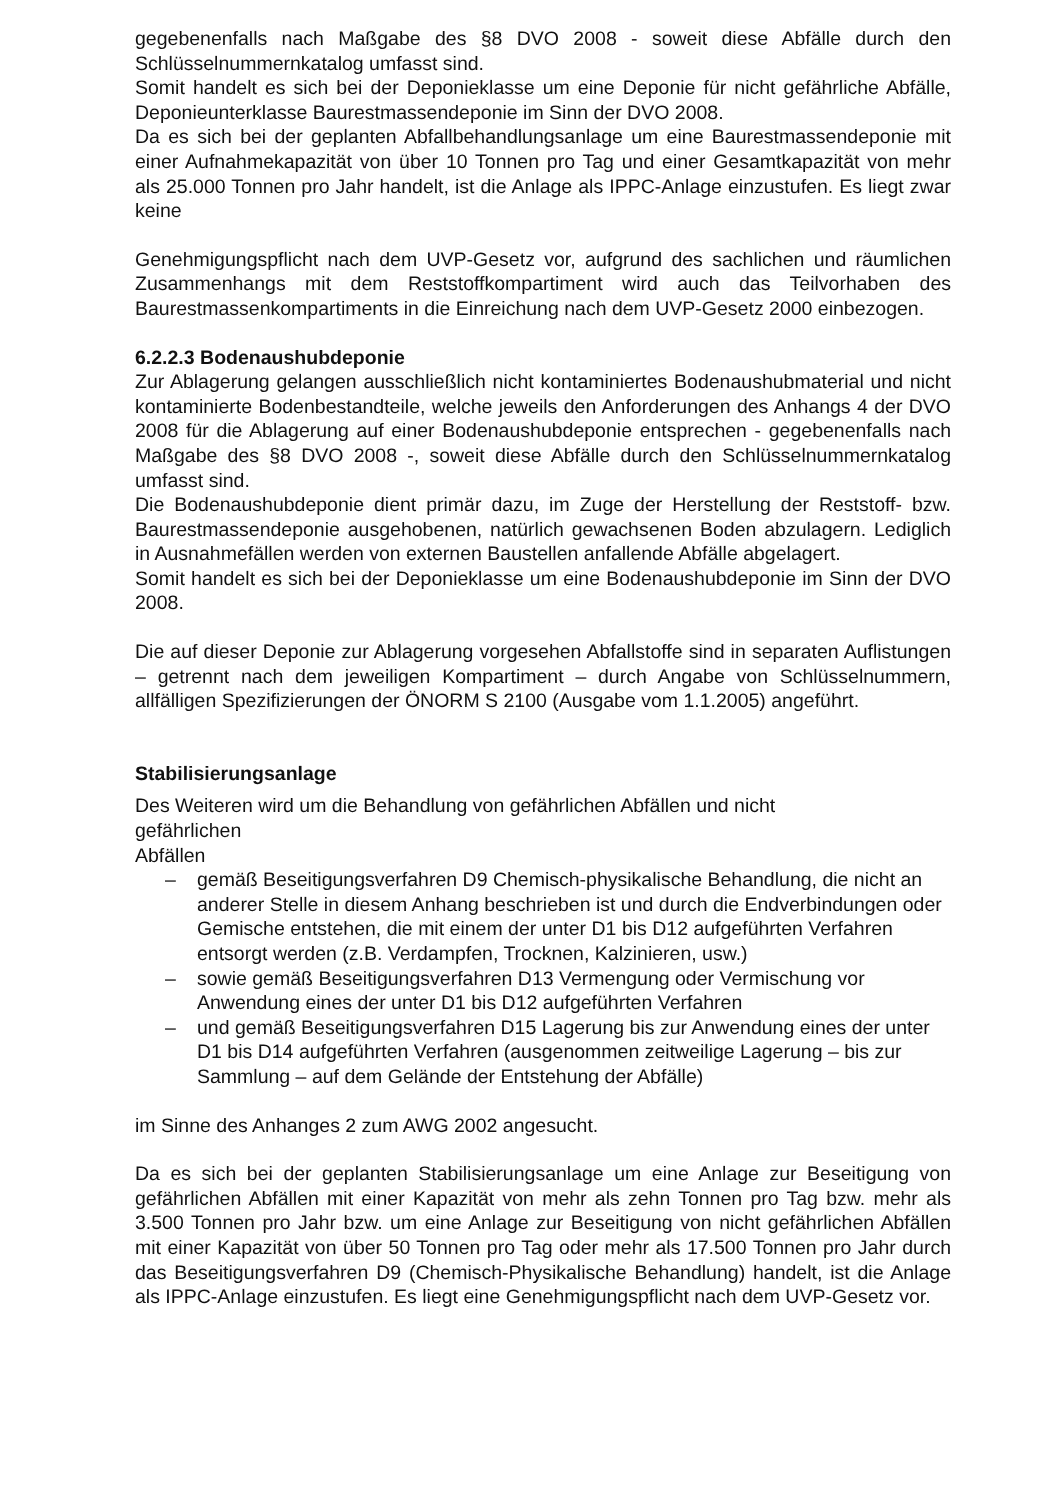gegebenenfalls nach Maßgabe des §8 DVO 2008 - soweit diese Abfälle durch den Schlüsselnummernkatalog umfasst sind.
Somit handelt es sich bei der Deponieklasse um eine Deponie für nicht gefährliche Abfälle, Deponieunterklasse Baurestmassendeponie im Sinn der DVO 2008.
Da es sich bei der geplanten Abfallbehandlungsanlage um eine Baurestmassendeponie mit einer Aufnahmekapazität von über 10 Tonnen pro Tag und einer Gesamtkapazität von mehr als 25.000 Tonnen pro Jahr handelt, ist die Anlage als IPPC-Anlage einzustufen. Es liegt zwar keine
Genehmigungspflicht nach dem UVP-Gesetz vor, aufgrund des sachlichen und räumlichen Zusammenhangs mit dem Reststoffkompartiment wird auch das Teilvorhaben des Baurestmassenkompartiments in die Einreichung nach dem UVP-Gesetz 2000 einbezogen.
6.2.2.3 Bodenaushubdeponie
Zur Ablagerung gelangen ausschließlich nicht kontaminiertes Bodenaushubmaterial und nicht kontaminierte Bodenbestandteile, welche jeweils den Anforderungen des Anhangs 4 der DVO 2008 für die Ablagerung auf einer Bodenaushubdeponie entsprechen - gegebenenfalls nach Maßgabe des §8 DVO 2008 -, soweit diese Abfälle durch den Schlüsselnummernkatalog umfasst sind.
Die Bodenaushubdeponie dient primär dazu, im Zuge der Herstellung der Reststoff- bzw. Baurestmassendeponie ausgehobenen, natürlich gewachsenen Boden abzulagern. Lediglich in Ausnahmefällen werden von externen Baustellen anfallende Abfälle abgelagert.
Somit handelt es sich bei der Deponieklasse um eine Bodenaushubdeponie im Sinn der DVO 2008.
Die auf dieser Deponie zur Ablagerung vorgesehen Abfallstoffe sind in separaten Auflistungen – getrennt nach dem jeweiligen Kompartiment – durch Angabe von Schlüsselnummern, allfälligen Spezifizierungen der ÖNORM S 2100 (Ausgabe vom 1.1.2005) angeführt.
Stabilisierungsanlage
Des Weiteren wird um die Behandlung von gefährlichen Abfällen und nicht
gefährlichen
Abfällen
– gemäß Beseitigungsverfahren D9 Chemisch-physikalische Behandlung, die nicht an anderer Stelle in diesem Anhang beschrieben ist und durch die Endverbindungen oder Gemische entstehen, die mit einem der unter D1 bis D12 aufgeführten Verfahren entsorgt werden (z.B. Verdampfen, Trocknen, Kalzinieren, usw.)
– sowie gemäß Beseitigungsverfahren D13 Vermengung oder Vermischung vor Anwendung eines der unter D1 bis D12 aufgeführten Verfahren
– und gemäß Beseitigungsverfahren D15 Lagerung bis zur Anwendung eines der unter D1 bis D14 aufgeführten Verfahren (ausgenommen zeitweilige Lagerung – bis zur Sammlung – auf dem Gelände der Entstehung der Abfälle)
im Sinne des Anhanges 2 zum AWG 2002 angesucht.
Da es sich bei der geplanten Stabilisierungsanlage um eine Anlage zur Beseitigung von gefährlichen Abfällen mit einer Kapazität von mehr als zehn Tonnen pro Tag bzw. mehr als 3.500 Tonnen pro Jahr bzw. um eine Anlage zur Beseitigung von nicht gefährlichen Abfällen mit einer Kapazität von über 50 Tonnen pro Tag oder mehr als 17.500 Tonnen pro Jahr durch das Beseitigungsverfahren D9 (Chemisch-Physikalische Behandlung) handelt, ist die Anlage als IPPC-Anlage einzustufen. Es liegt eine Genehmigungspflicht nach dem UVP-Gesetz vor.